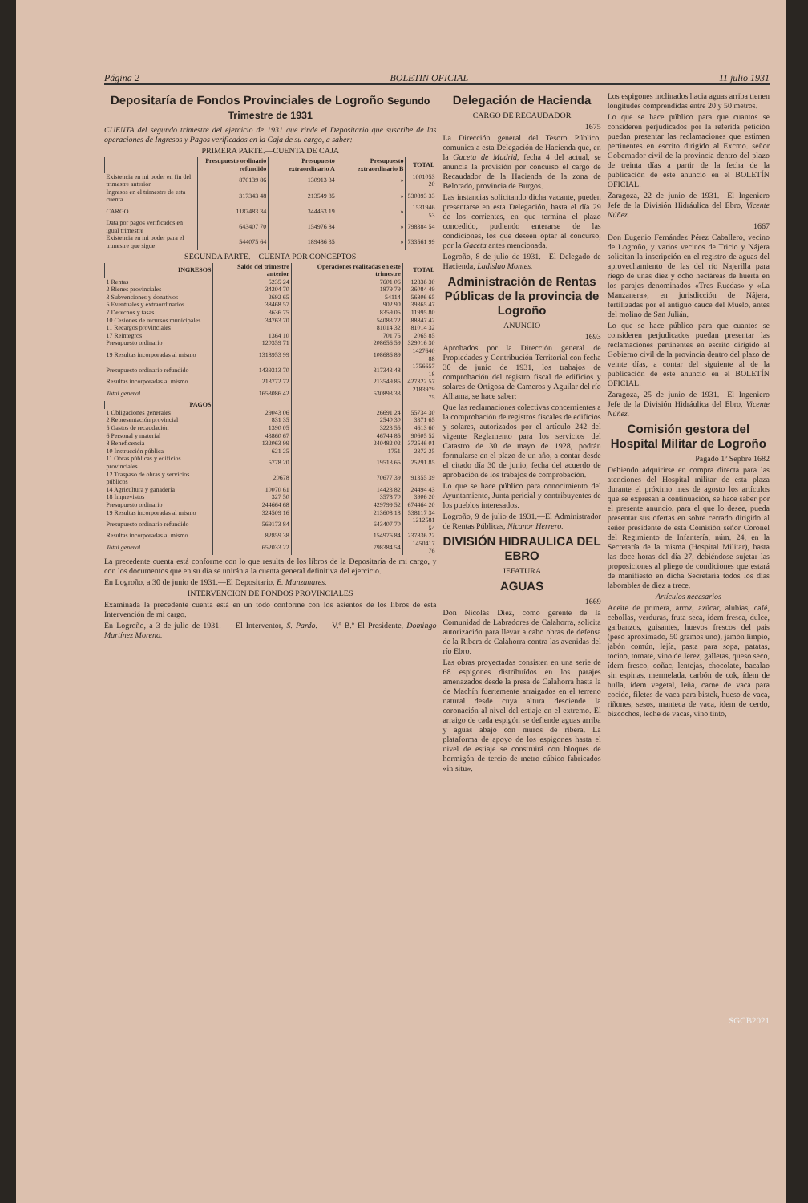Página 2 BOLETIN OFICIAL 11 julio 1931
Depositaría de Fondos Provinciales de Logroño Segundo Trimestre de 1931
CUENTA del segundo trimestre del ejercicio de 1931 que rinde el Depositario que suscribe de las operaciones de Ingresos y Pagos verificados en la Caja de su cargo, a saber:
PRIMERA PARTE.—CUENTA DE CAJA
| | Presupuesto ordinario refundido | Presupuesto extraordinario A | Presupuesto extraordinario B | TOTAL |
| --- | --- | --- | --- | --- |
| Existencia en mi poder en fin del trimestre anterior | 870139 86 | 130913 34 | » | 1001053 20 |
| Ingresos en el trimestre de esta cuenta | 317343 48 | 213549 85 | » | 530893 33 |
| CARGO | 1187483 34 | 344463 19 | » | 1531946 53 |
| Data por pagos verificados en igual trimestre | 643407 70 | 154976 84 | » | 798384 54 |
| Existencia en mi poder para el trimestre que sigue | 544075 64 | 189486 35 | » | 733561 99 |
SEGUNDA PARTE.—CUENTA POR CONCEPTOS
| INGRESOS | Saldo del trimestre anterior | Operaciones realizadas en este trimestre | TOTAL |
| --- | --- | --- | --- |
| 1 Rentas | 5235 24 | 7601 06 | 12836 30 |
| 2 Bienes provinciales | 34204 70 | 1879 79 | 36084 49 |
| 3 Subvenciones y donativos | 2692 65 | 54114 | 56806 65 |
| 5 Eventuales y extraordinarios | 38468 57 | 902 90 | 39365 47 |
| 7 Derechos y tasas | 3636 75 | 8359 05 | 11995 80 |
| 10 Cesiones de recursos municipales | 34763 70 | 54083 72 | 88847 42 |
| 11 Recargos provinciales | | 81014 32 | 81014 32 |
| 17 Reintegros | 1364 10 | 701 75 | 2065 85 |
| Presupuesto ordinario | 120359 71 | 208656 59 | 329016 30 |
| 19 Resultas incorporadas al mismo | 1318953 99 | 108686 89 | 1427640 88 |
| Presupuesto ordinario refundido | 1439313 70 | 317343 48 | 1756657 18 |
| Resultas incorporadas al mismo | 213772 72 | 213549 85 | 427322 57 |
| Total general | 1653086 42 | 530893 33 | 2183979 75 |
| PAGOS | | | |
| 1 Obligaciones generales | 29043 06 | 26691 24 | 55734 30 |
| 2 Representación provincial | 831 35 | 2540 30 | 3371 65 |
| 5 Gastos de recaudación | 1390 05 | 3223 55 | 4613 60 |
| 6 Personal y material | 43860 67 | 46744 85 | 90605 52 |
| 8 Beneficencia | 132063 99 | 240482 02 | 372546 01 |
| 10 Instrucción pública | 621 25 | 1751 | 2372 25 |
| 11 Obras públicas y edificios provinciales | 5778 20 | 19513 65 | 25291 85 |
| 12 Traspaso de obras y servicios públicos | 20678 | 70677 39 | 91355 39 |
| 14 Agricultura y ganadería | 10070 61 | 14423 82 | 24494 43 |
| 18 Imprevistos | 327 50 | 3578 70 | 3906 20 |
| Presupuesto ordinario | 244664 68 | 429799 52 | 674464 20 |
| 19 Resultas incorporadas al mismo | 324509 16 | 213608 18 | 538117 34 |
| Presupuesto ordinario refundido | 569173 84 | 643407 70 | 1212581 54 |
| Resultas incorporadas al mismo | 82859 38 | 154976 84 | 237836 22 |
| Total general | 652033 22 | 798384 54 | 1450417 76 |
La precedente cuenta está conforme con lo que resulta de los libros de la Depositaría de mi cargo, y con los documentos que en su día se unirán a la cuenta general definitiva del ejercicio.
En Logroño, a 30 de junio de 1931.—El Depositario, E. Manzanares.
INTERVENCION DE FONDOS PROVINCIALES
Examinada la precedente cuenta está en un todo conforme con los asientos de los libros de esta Intervención de mi cargo.
En Logroño, a 3 de julio de 1931. — El Interventor, S. Pardo. — V.º B.º El Presidente, Domingo Martínez Moreno.
Delegación de Hacienda
CARGO DE RECAUDADOR
1675
La Dirección general del Tesoro Público, comunica a esta Delegación de Hacienda que, en la Gaceta de Madrid, fecha 4 del actual, se anuncia la provisión por concurso el cargo de Recaudador de la Hacienda de la zona de Belorado, provincia de Burgos.
Las instancias solicitando dicha vacante, pueden presentarse en esta Delegación, hasta el día 29 de los corrientes, en que termina el plazo concedido, pudiendo enterarse de las condiciones, los que deseen optar al concurso, por la Gaceta antes mencionada.
Logroño, 8 de julio de 1931.—El Delegado de Hacienda, Ladislao Montes.
Administración de Rentas Públicas de la provincia de Logroño
ANUNCIO
1693
Aprobados por la Dirección general de Propiedades y Contribución Territorial con fecha 30 de junio de 1931, los trabajos de comprobación del registro fiscal de edificios y solares de Ortigosa de Cameros y Aguilar del río Alhama, se hace saber:
Que las reclamaciones colectivas concernientes a la comprobación de registros fiscales de edificios y solares, autorizados por el artículo 242 del vigente Reglamento para los servicios del Catastro de 30 de mayo de 1928, podrán formularse en el plazo de un año, a contar desde el citado día 30 de junio, fecha del acuerdo de aprobación de los trabajos de comprobación.
Lo que se hace público para conocimiento del Ayuntamiento, Junta pericial y contribuyentes de los pueblos interesados.
Logroño, 9 de julio de 1931.—El Administrador de Rentas Públicas, Nicanor Herrero.
DIVISIÓN HIDRAULICA DEL EBRO
JEFATURA
AGUAS
1669
Don Nicolás Díez, como gerente de la Comunidad de Labradores de Calahorra, solicita autorización para llevar a cabo obras de defensa de la Ribera de Calahorra contra las avenidas del río Ebro.
Las obras proyectadas consisten en una serie de 68 espigones distribuídos en los parajes amenazados desde la presa de Calahorra hasta la de Machín fuertemente arraigados en el terreno natural desde cuya altura desciende la coronación al nivel del estiaje en el extremo. El arraigo de cada espigón se defiende aguas arriba y aguas abajo con muros de ribera. La plataforma de apoyo de los espigones hasta el nivel de estiaje se construirá con bloques de hormigón de tercio de metro cúbico fabricados «in situ».
Los espigones inclinados hacia aguas arriba tienen longitudes comprendidas entre 20 y 50 metros.
Lo que se hace público para que cuantos se consideren perjudicados por la referida petición puedan presentar las reclamaciones que estimen pertinentes en escrito dirigido al Excmo. señor Gobernador civil de la provincia dentro del plazo de treinta días a partir de la fecha de la publicación de este anuncio en el BOLETÍN OFICIAL.
Zaragoza, 22 de junio de 1931.—El Ingeniero Jefe de la División Hidráulica del Ebro, Vicente Núñez.
1667
Don Eugenio Fernández Pérez Caballero, vecino de Logroño, y varios vecinos de Tricio y Nájera solicitan la inscripción en el registro de aguas del aprovechamiento de las del río Najerilla para riego de unas diez y ocho hectáreas de huerta en los parajes denominados «Tres Ruedas» y «La Manzanera», en jurisdicción de Nájera, fertilizadas por el antiguo cauce del Muelo, antes del molino de San Julián.
Lo que se hace público para que cuantos se consideren perjudicados puedan presentar las reclamaciones pertinentes en escrito dirigido al Gobierno civil de la provincia dentro del plazo de veinte días, a contar del siguiente al de la publicación de este anuncio en el BOLETÍN OFICIAL.
Zaragoza, 25 de junio de 1931.—El Ingeniero Jefe de la División Hidráulica del Ebro, Vicente Núñez.
Comisión gestora del Hospital Militar de Logroño
Pagado 1º Sepbre 1682
Debiendo adquirirse en compra directa para las atenciones del Hospital militar de esta plaza durante el próximo mes de agosto los artículos que se expresan a continuación, se hace saber por el presente anuncio, para el que lo desee, pueda presentar sus ofertas en sobre cerrado dirigido al señor presidente de esta Comisión señor Coronel del Regimiento de Infantería, núm. 24, en la Secretaría de la misma (Hospital Militar), hasta las doce horas del día 27, debiéndose sujetar las proposiciones al pliego de condiciones que estará de manifiesto en dicha Secretaría todos los días laborables de diez a trece.
Artículos necesarios
Aceite de primera, arroz, azúcar, alubias, café, cebollas, verduras, fruta seca, ídem fresca, dulce, garbanzos, guisantes, huevos frescos del país (peso aproximado, 50 gramos uno), jamón limpio, jabón común, lejía, pasta para sopa, patatas, tocino, tomate, vino de Jerez, galletas, queso seco, ídem fresco, coñac, lentejas, chocolate, bacalao sin espinas, mermelada, carbón de cok, ídem de hulla, ídem vegetal, leña, carne de vaca para cocido, filetes de vaca para bistek, hueso de vaca, riñones, sesos, manteca de vaca, ídem de cerdo, bizcochos, leche de vacas, vino tinto,
SGCB2021